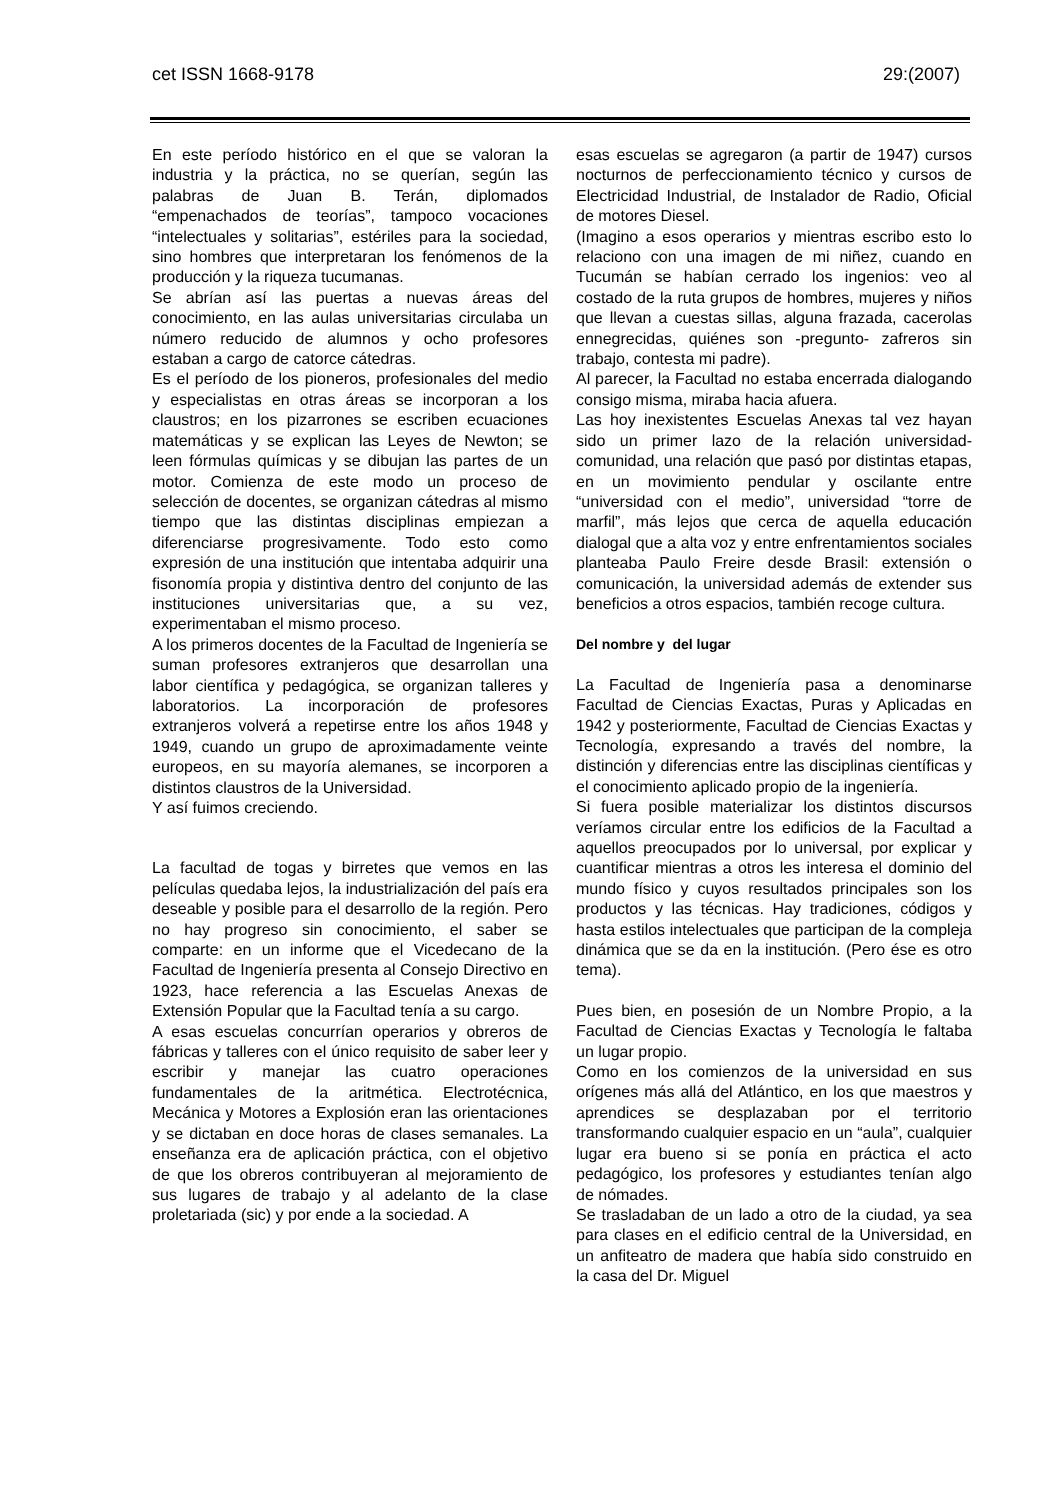cet ISSN 1668-9178 29:(2007)
En este período histórico en el que se valoran la industria y la práctica, no se querían, según las palabras de Juan B. Terán, diplomados “empenachados de teorías”, tampoco vocaciones “intelectuales y solitarias”, estériles para la sociedad, sino hombres que interpretaran los fenómenos de la producción y la riqueza tucumanas.
Se abrían así las puertas a nuevas áreas del conocimiento, en las aulas universitarias circulaba un número reducido de alumnos y ocho profesores estaban a cargo de catorce cátedras.
Es el período de los pioneros, profesionales del medio y especialistas en otras áreas se incorporan a los claustros; en los pizarrones se escriben ecuaciones matemáticas y se explican las Leyes de Newton; se leen fórmulas químicas y se dibujan las partes de un motor. Comienza de este modo un proceso de selección de docentes, se organizan cátedras al mismo tiempo que las distintas disciplinas empiezan a diferenciarse progresivamente. Todo esto como expresión de una institución que intentaba adquirir una fisonomía propia y distintiva dentro del conjunto de las instituciones universitarias que, a su vez, experimentaban el mismo proceso.
A los primeros docentes de la Facultad de Ingeniería se suman profesores extranjeros que desarrollan una labor científica y pedagógica, se organizan talleres y laboratorios. La incorporación de profesores extranjeros volverá a repetirse entre los años 1948 y 1949, cuando un grupo de aproximadamente veinte europeos, en su mayoría alemanes, se incorporen a distintos claustros de la Universidad.
Y así fuimos creciendo.
La facultad de togas y birretes que vemos en las películas quedaba lejos, la industrialización del país era deseable y posible para el desarrollo de la región. Pero no hay progreso sin conocimiento, el saber se comparte: en un informe que el Vicedecano de la Facultad de Ingeniería presenta al Consejo Directivo en 1923, hace referencia a las Escuelas Anexas de Extensión Popular que la Facultad tenía a su cargo.
A esas escuelas concurrían operarios y obreros de fábricas y talleres con el único requisito de saber leer y escribir y manejar las cuatro operaciones fundamentales de la aritmética. Electrotécnica, Mecánica y Motores a Explosión eran las orientaciones y se dictaban en doce horas de clases semanales. La enseñanza era de aplicación práctica, con el objetivo de que los obreros contribuyeran al mejoramiento de sus lugares de trabajo y al adelanto de la clase proletariada (sic) y por ende a la sociedad. A
esas escuelas se agregaron (a partir de 1947) cursos nocturnos de perfeccionamiento técnico y cursos de Electricidad Industrial, de Instalador de Radio, Oficial de motores Diesel.
(Imagino a esos operarios y mientras escribo esto lo relaciono con una imagen de mi niñez, cuando en Tucumán se habían cerrado los ingenios: veo al costado de la ruta grupos de hombres, mujeres y niños que llevan a cuestas sillas, alguna frazada, cacerolas ennegrecidas, quiénes son -pregunto- zafreros sin trabajo, contesta mi padre).
Al parecer, la Facultad no estaba encerrada dialogando consigo misma, miraba hacia afuera.
Las hoy inexistentes Escuelas Anexas tal vez hayan sido un primer lazo de la relación universidad-comunidad, una relación que pasó por distintas etapas, en un movimiento pendular y oscilante entre “universidad con el medio”, universidad “torre de marfil”, más lejos que cerca de aquella educación dialogal que a alta voz y entre enfrentamientos sociales planteaba Paulo Freire desde Brasil: extensión o comunicación, la universidad además de extender sus beneficios a otros espacios, también recoge cultura.
Del nombre y del lugar
La Facultad de Ingeniería pasa a denominarse Facultad de Ciencias Exactas, Puras y Aplicadas en 1942 y posteriormente, Facultad de Ciencias Exactas y Tecnología, expresando a través del nombre, la distinción y diferencias entre las disciplinas científicas y el conocimiento aplicado propio de la ingeniería.
Si fuera posible materializar los distintos discursos veríamos circular entre los edificios de la Facultad a aquellos preocupados por lo universal, por explicar y cuantificar mientras a otros les interesa el dominio del mundo físico y cuyos resultados principales son los productos y las técnicas. Hay tradiciones, códigos y hasta estilos intelectuales que participan de la compleja dinámica que se da en la institución. (Pero ése es otro tema).
Pues bien, en posesión de un Nombre Propio, a la Facultad de Ciencias Exactas y Tecnología le faltaba un lugar propio.
Como en los comienzos de la universidad en sus orígenes más allá del Atlántico, en los que maestros y aprendices se desplazaban por el territorio transformando cualquier espacio en un “aula”, cualquier lugar era bueno si se ponía en práctica el acto pedagógico, los profesores y estudiantes tenían algo de nómades.
Se trasladaban de un lado a otro de la ciudad, ya sea para clases en el edificio central de la Universidad, en un anfiteatro de madera que había sido construido en la casa del Dr. Miguel